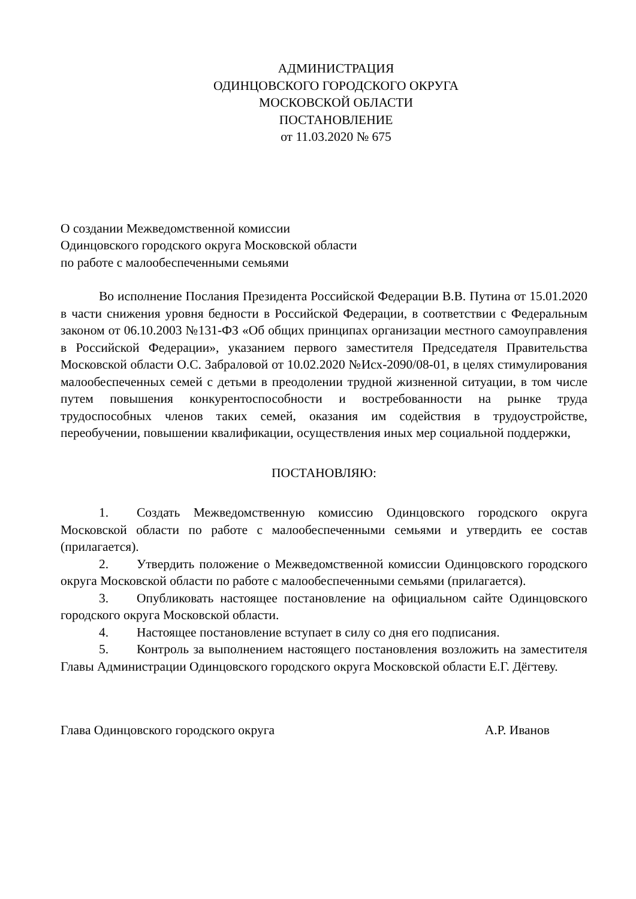АДМИНИСТРАЦИЯ
ОДИНЦОВСКОГО ГОРОДСКОГО ОКРУГА
МОСКОВСКОЙ ОБЛАСТИ
ПОСТАНОВЛЕНИЕ
от 11.03.2020 № 675
О создании Межведомственной комиссии
Одинцовского городского округа Московской области
по работе с малообеспеченными семьями
Во исполнение Послания Президента Российской Федерации В.В. Путина от 15.01.2020 в части снижения уровня бедности в Российской Федерации, в соответствии с Федеральным законом от 06.10.2003 №131-ФЗ «Об общих принципах организации местного самоуправления в Российской Федерации», указанием первого заместителя Председателя Правительства Московской области О.С. Забраловой от 10.02.2020 №Исх-2090/08-01, в целях стимулирования малообеспеченных семей с детьми в преодолении трудной жизненной ситуации, в том числе путем повышения конкурентоспособности и востребованности на рынке труда трудоспособных членов таких семей, оказания им содействия в трудоустройстве, переобучении, повышении квалификации, осуществления иных мер социальной поддержки,
ПОСТАНОВЛЯЮ:
1. Создать Межведомственную комиссию Одинцовского городского округа Московской области по работе с малообеспеченными семьями и утвердить ее состав (прилагается).
2. Утвердить положение о Межведомственной комиссии Одинцовского городского округа Московской области по работе с малообеспеченными семьями (прилагается).
3. Опубликовать настоящее постановление на официальном сайте Одинцовского городского округа Московской области.
4. Настоящее постановление вступает в силу со дня его подписания.
5. Контроль за выполнением настоящего постановления возложить на заместителя Главы Администрации Одинцовского городского округа Московской области Е.Г. Дёгтеву.
Глава Одинцовского городского округа А.Р. Иванов